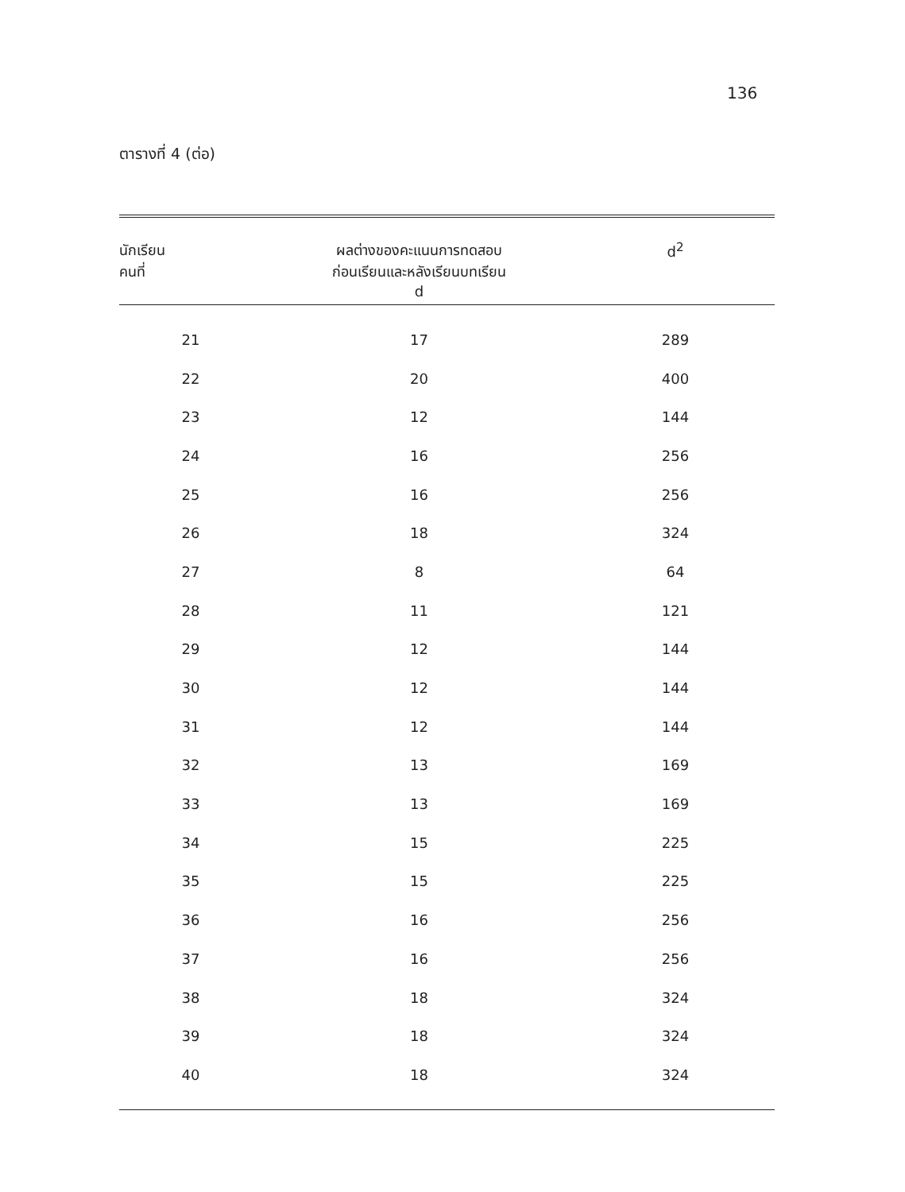136
ตารางที่ 4 (ต่อ)
| นักเรียน คนที่ | ผลต่างของคะแนนการทดสอบ ก่อนเรียนและหลังเรียนบทเรียน d | d<sup>2</sup> |
| --- | --- | --- |
| 21 | 17 | 289 |
| 22 | 20 | 400 |
| 23 | 12 | 144 |
| 24 | 16 | 256 |
| 25 | 16 | 256 |
| 26 | 18 | 324 |
| 27 | 8 | 64 |
| 28 | 11 | 121 |
| 29 | 12 | 144 |
| 30 | 12 | 144 |
| 31 | 12 | 144 |
| 32 | 13 | 169 |
| 33 | 13 | 169 |
| 34 | 15 | 225 |
| 35 | 15 | 225 |
| 36 | 16 | 256 |
| 37 | 16 | 256 |
| 38 | 18 | 324 |
| 39 | 18 | 324 |
| 40 | 18 | 324 |